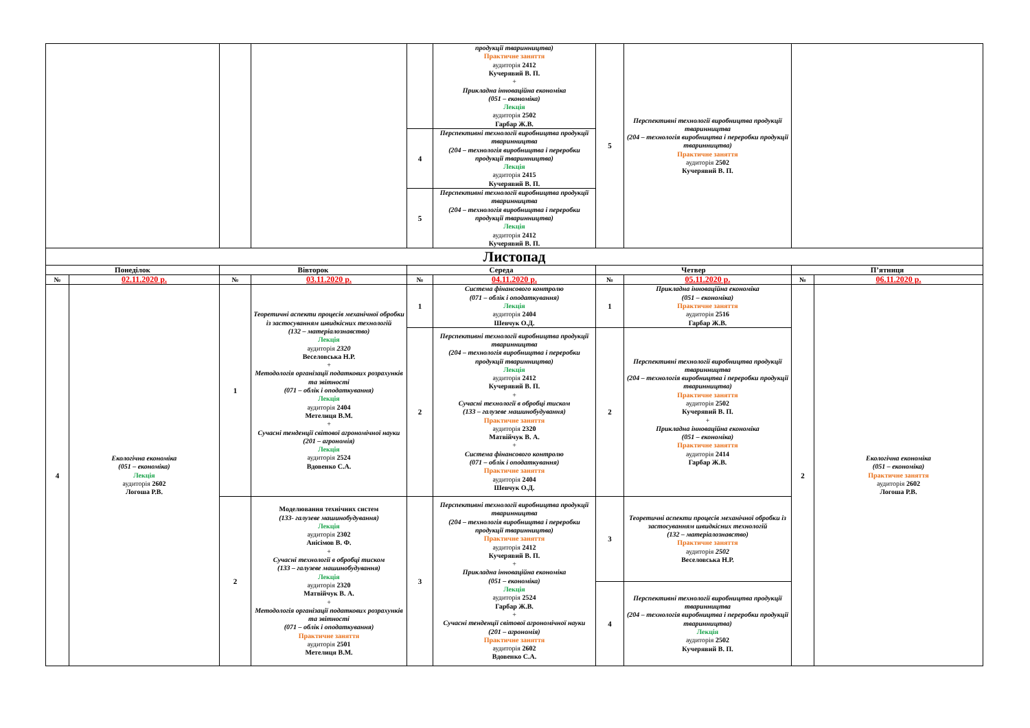| | | | | | продукції тваринництва) Практичне заняття аудиторія 2412 Кучерявий В. П. + Прикладна інноваційна економіка (051 – економіка) Лекція аудиторія 2502 Гарбар Ж.В. | 5 | Перспективні технології виробництва продукції тваринництва (204 – технологія виробництва і переробки продукції тваринництва) Практичне заняття аудиторія 2502 Кучерявий В. П. | | |
| | | | | 4 | Перспективні технології виробництва продукції тваринництва (204 – технологія виробництва і переробки продукції тваринництва) Лекція аудиторія 2415 Кучерявий В. П. | | | | |
| | | | | 5 | Перспективні технології виробництва продукції тваринництва (204 – технологія виробництва і переробки продукції тваринництва) Лекція аудиторія 2412 Кучерявий В. П. | | | | |
| Листопад | | | | | | | | | |
| Понеділок | | Вівторок | | Середа | | Четвер | | П’ятниця | |
| № | 02.11.2020 р. | № | 03.11.2020 р. | № | 04.11.2020 р. | № | 05.11.2020 р. | № | 06.11.2020 р. |
| 4 | Екологічна економіка (051 – економіка) Лекція аудиторія 2602 Логоша Р.В. | 1 | Теоретичні аспекти процесів механічної обробки із застосуванням швидкісних технологій (132 – матеріалознавство) Лекція аудиторія 2320 Веселовська Н.Р. + Методологія організації податкових розрахунків та звітності (071 – облік і оподаткування) Лекція аудиторія 2404 Метелиця В.М. + Сучасні тенденції світової агрономічної науки (201 – агрономія) Лекція аудиторія 2524 Вдовенко С.А. | 1 | Система фінансового контролю (071 – облік і оподаткування) Лекція аудиторія 2404 Шевчук О.Д. | 1 | Прикладна інноваційна економіка (051 – економіка) Практичне заняття аудиторія 2516 Гарбар Ж.В. | 2 | Екологічна економіка (051 – економіка) Практичне заняття аудиторія 2602 Логоша Р.В. |
| | | | | 2 | Перспективні технології виробництва продукції тваринництва (204 – технологія виробництва і переробки продукції тваринництва) Лекція аудиторія 2412 Кучерявий В. П. + Сучасні технології в обробці тиском (133 – галузеве машинобудування) Практичне заняття аудиторія 2320 Матвійчук В. А. + Система фінансового контролю (071 – облік і оподаткування) Практичне заняття аудиторія 2404 Шевчук О.Д. | 2 | Перспективні технології виробництва продукції тваринництва (204 – технологія виробництва і переробки продукції тваринництва) Практичне заняття аудиторія 2502 Кучерявий В. П. + Прикладна інноваційна економіка (051 – економіка) Практичне заняття аудиторія 2414 Гарбар Ж.В. | | |
| | | 2 | Моделювання технічних систем (133- галузеве машинобудування) Лекція аудиторія 2302 Анісімов В. Ф. + Сучасні технології в обробці тиском (133 – галузеве машинобудування) Лекція аудиторія 2320 Матвійчук В. А. + Методологія організації податкових розрахунків та звітності (071 – облік і оподаткування) Практичне заняття аудиторія 2501 Метелиця В.М. | 3 | Перспективні технології виробництва продукції тваринництва (204 – технологія виробництва і переробки продукції тваринництва) Практичне заняття аудиторія 2412 Кучерявий В. П. + Прикладна інноваційна економіка (051 – економіка) Лекція аудиторія 2524 Гарбар Ж.В. + Сучасні тенденції світової агрономічної науки (201 – агрономія) Практичне заняття аудиторія 2602 Вдовенко С.А. | 3 | Теоретичні аспекти процесів механічної обробки із застосуванням швидкісних технологій (132 – матеріалознавство) Практичне заняття аудиторія 2502 Веселовська Н.Р. | | |
| | | | | | | 4 | Перспективні технології виробництва продукції тваринництва (204 – технологія виробництва і переробки продукції тваринництва) Лекція аудиторія 2502 Кучерявий В. П. | | |